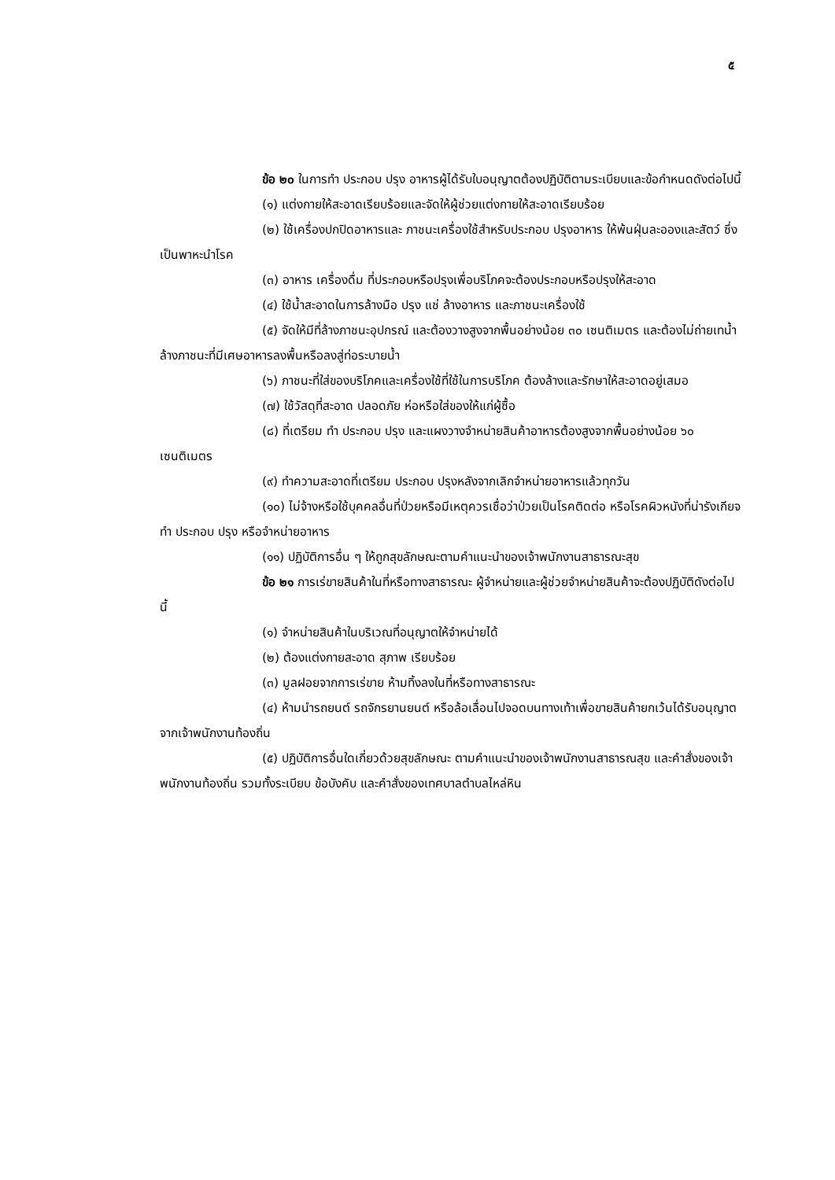๕
ข้อ ๒๐ ในการทำ ประกอบ ปรุง อาหารผู้ได้รับใบอนุญาตต้องปฏิบัติตามระเบียบและข้อกำหนดดังต่อไปนี้
(๑) แต่งกายให้สะอาดเรียบร้อยและจัดให้ผู้ช่วยแต่งกายให้สะอาดเรียบร้อย
(๒) ใช้เครื่องปกปิดอาหารและ ภาชนะเครื่องใช้สำหรับประกอบ ปรุงอาหาร ให้พ้นฝุ่นละอองและสัตว์ ซึ่งเป็นพาหะนำโรค
(๓) อาหาร เครื่องดื่ม ที่ประกอบหรือปรุงเพื่อบริโภคจะต้องประกอบหรือปรุงให้สะอาด
(๔) ใช้น้ำสะอาดในการล้างมือ ปรุง แช่ ล้างอาหาร และภาชนะเครื่องใช้
(๕) จัดให้มีที่ล้างภาชนะอุปกรณ์ และต้องวางสูงจากพื้นอย่างน้อย ๓๐ เซนติเมตร และต้องไม่ถ่ายเทน้ำล้างภาชนะที่มีเศษอาหารลงพื้นหรือลงสู่ท่อระบายน้ำ
(๖) ภาชนะที่ใส่ของบริโภคและเครื่องใช้ที่ใช้ในการบริโภค ต้องล้างและรักษาให้สะอาดอยู่เสมอ
(๗) ใช้วัสดุที่สะอาด ปลอดภัย ห่อหรือใส่ของให้แก่ผู้ซื้อ
(๘) ที่เตรียม ทำ ประกอบ ปรุง และแผงวางจำหน่ายสินค้าอาหารต้องสูงจากพื้นอย่างน้อย ๖๐ เซนติเมตร
(๙) ทำความสะอาดที่เตรียม ประกอบ ปรุงหลังจากเลิกจำหน่ายอาหารแล้วทุกวัน
(๑๐) ไม่จ้างหรือใช้บุคคลอื่นที่ป่วยหรือมีเหตุควรเชื่อว่าป่วยเป็นโรคติดต่อ หรือโรคผิวหนังที่น่ารังเกียจ ทำ ประกอบ ปรุง หรือจำหน่ายอาหาร
(๑๑) ปฏิบัติการอื่น ๆ ให้ถูกสุขลักษณะตามคำแนะนำของเจ้าพนักงานสาธารณะสุข
ข้อ ๒๑ การเร่ขายสินค้าในที่หรือทางสาธารณะ ผู้จำหน่ายและผู้ช่วยจำหน่ายสินค้าจะต้องปฏิบัติดังต่อไปนี้
(๑) จำหน่ายสินค้าในบริเวณที่อนุญาตให้จำหน่ายได้
(๒) ต้องแต่งกายสะอาด สุภาพ เรียบร้อย
(๓) มูลฝอยจากการเร่ขาย ห้ามทิ้งลงในที่หรือทางสาธารณะ
(๔) ห้ามนำรถยนต์ รถจักรยานยนต์ หรือล้อเลื่อนไปจอดบนทางเท้าเพื่อขายสินค้ายกเว้นได้รับอนุญาตจากเจ้าพนักงานท้องถิ่น
(๕) ปฏิบัติการอื่นใดเกี่ยวด้วยสุขลักษณะ ตามคำแนะนำของเจ้าพนักงานสาธารณสุข และคำสั่งของเจ้าพนักงานท้องถิ่น รวมทั้งระเบียบ ข้อบังคับ และคำสั่งของเทศบาลตำบลไหล่หิน